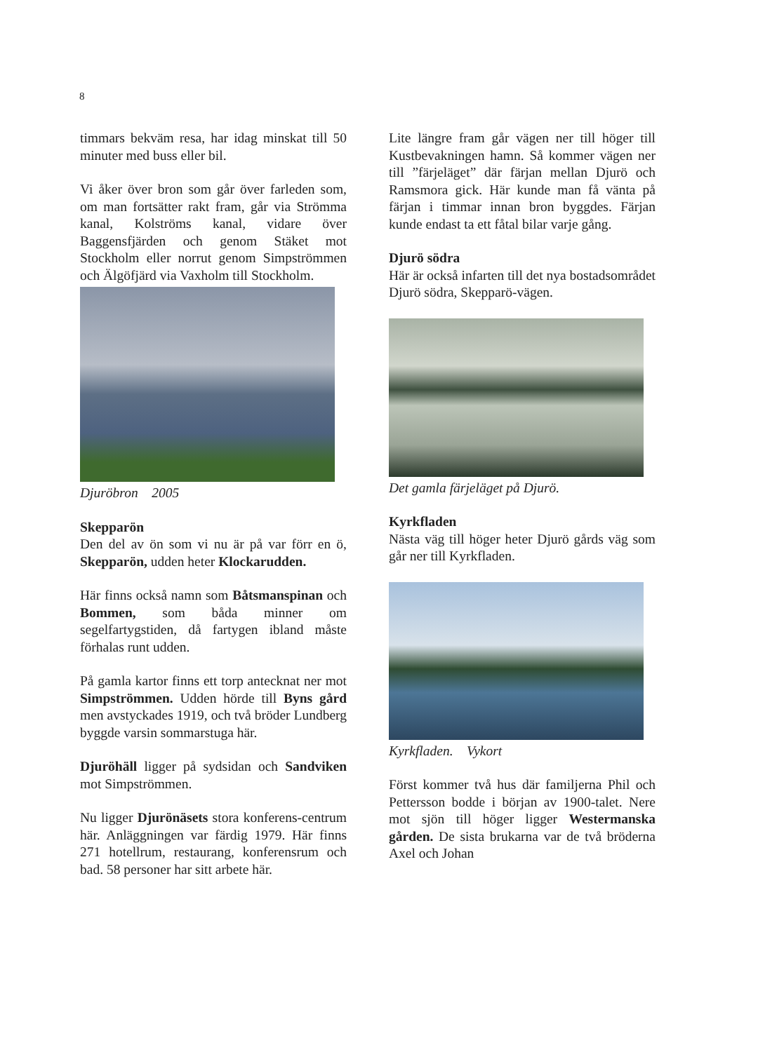8
timmars bekväm resa, har idag minskat till 50 minuter med buss eller bil.
Vi åker över bron som går över farleden som, om man fortsätter rakt fram, går via Strömma kanal, Kolströms kanal, vidare över Baggensfjärden och genom Stäket mot Stockholm eller norrut genom Simpströmmen och Älgöfjärd via Vaxholm till Stockholm.
Djuröbron 2005
Skepparön
Den del av ön som vi nu är på var förr en ö, Skepparön, udden heter Klockarudden.
Här finns också namn som Båtsmanspinan och Bommen, som båda minner om segelfartygstiden, då fartygen ibland måste förhalas runt udden.
På gamla kartor finns ett torp antecknat ner mot Simpströmmen. Udden hörde till Byns gård men avstyckades 1919, och två bröder Lundberg byggde varsin sommarstuga här.
Djuröhäll ligger på sydsidan och Sandviken mot Simpströmmen.
Nu ligger Djurönäsets stora konferens-centrum här. Anläggningen var färdig 1979. Här finns 271 hotellrum, restaurang, konferensrum och bad. 58 personer har sitt arbete här.
Lite längre fram går vägen ner till höger till Kustbevakningen hamn. Så kommer vägen ner till ”färjeläget” där färjan mellan Djurö och Ramsmora gick. Här kunde man få vänta på färjan i timmar innan bron byggdes. Färjan kunde endast ta ett fåtal bilar varje gång.
Djurö södra
Här är också infarten till det nya bostadsområdet Djurö södra, Skepparö-vägen.
Det gamla färjeläget på Djurö.
Kyrkfladen
Nästa väg till höger heter Djurö gårds väg som går ner till Kyrkfladen.
Kyrkfladen. Vykort
Först kommer två hus där familjerna Phil och Pettersson bodde i början av 1900-talet. Nere mot sjön till höger ligger Westermanska gården. De sista brukarna var de två bröderna Axel och Johan